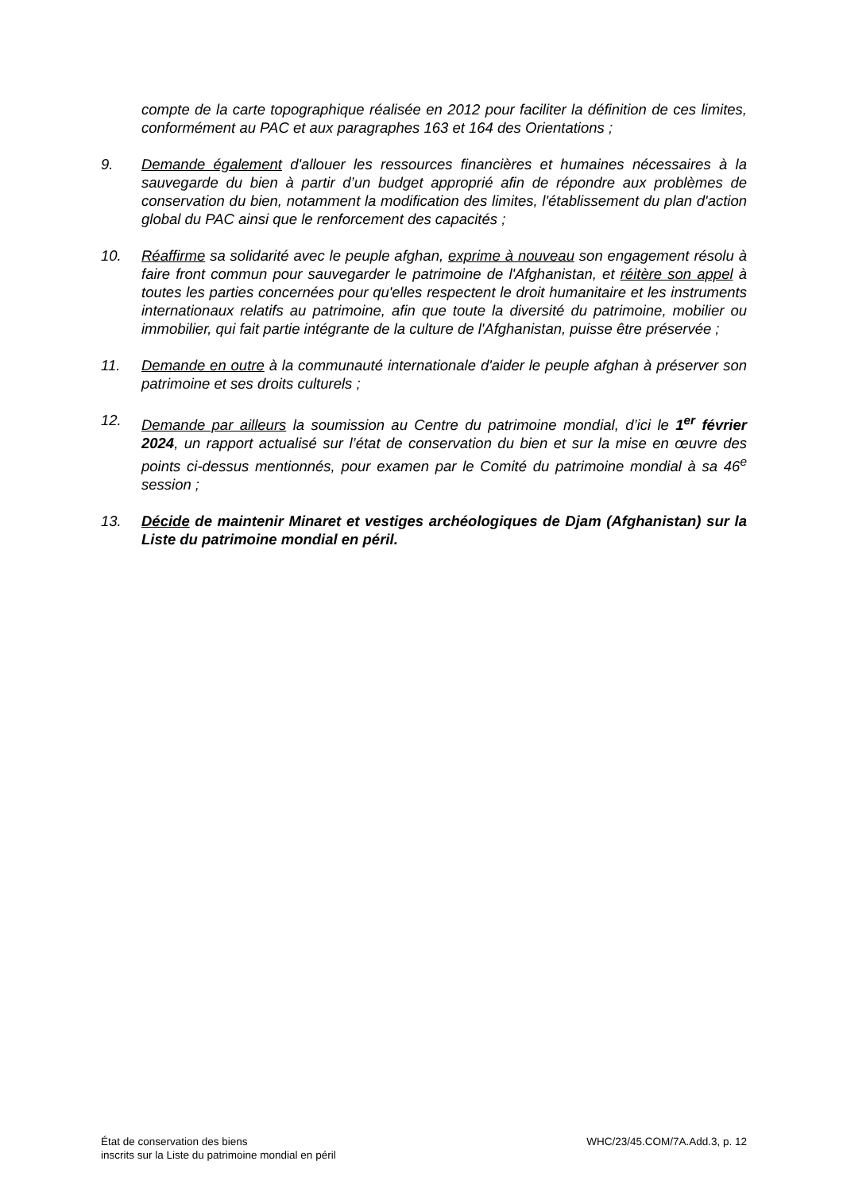compte de la carte topographique réalisée en 2012 pour faciliter la définition de ces limites, conformément au PAC et aux paragraphes 163 et 164 des Orientations ;
9. Demande également d'allouer les ressources financières et humaines nécessaires à la sauvegarde du bien à partir d’un budget approprié afin de répondre aux problèmes de conservation du bien, notamment la modification des limites, l'établissement du plan d'action global du PAC ainsi que le renforcement des capacités ;
10. Réaffirme sa solidarité avec le peuple afghan, exprime à nouveau son engagement résolu à faire front commun pour sauvegarder le patrimoine de l'Afghanistan, et réitère son appel à toutes les parties concernées pour qu'elles respectent le droit humanitaire et les instruments internationaux relatifs au patrimoine, afin que toute la diversité du patrimoine, mobilier ou immobilier, qui fait partie intégrante de la culture de l'Afghanistan, puisse être préservée ;
11. Demande en outre à la communauté internationale d'aider le peuple afghan à préserver son patrimoine et ses droits culturels ;
12. Demande par ailleurs la soumission au Centre du patrimoine mondial, d’ici le 1<sup>er</sup> février 2024, un rapport actualisé sur l’état de conservation du bien et sur la mise en œuvre des points ci-dessus mentionnés, pour examen par le Comité du patrimoine mondial à sa 46<sup>e</sup> session ;
13. Décide de maintenir Minaret et vestiges archéologiques de Djam (Afghanistan) sur la Liste du patrimoine mondial en péril.
État de conservation des biens
inscrits sur la Liste du patrimoine mondial en péril
WHC/23/45.COM/7A.Add.3, p. 12